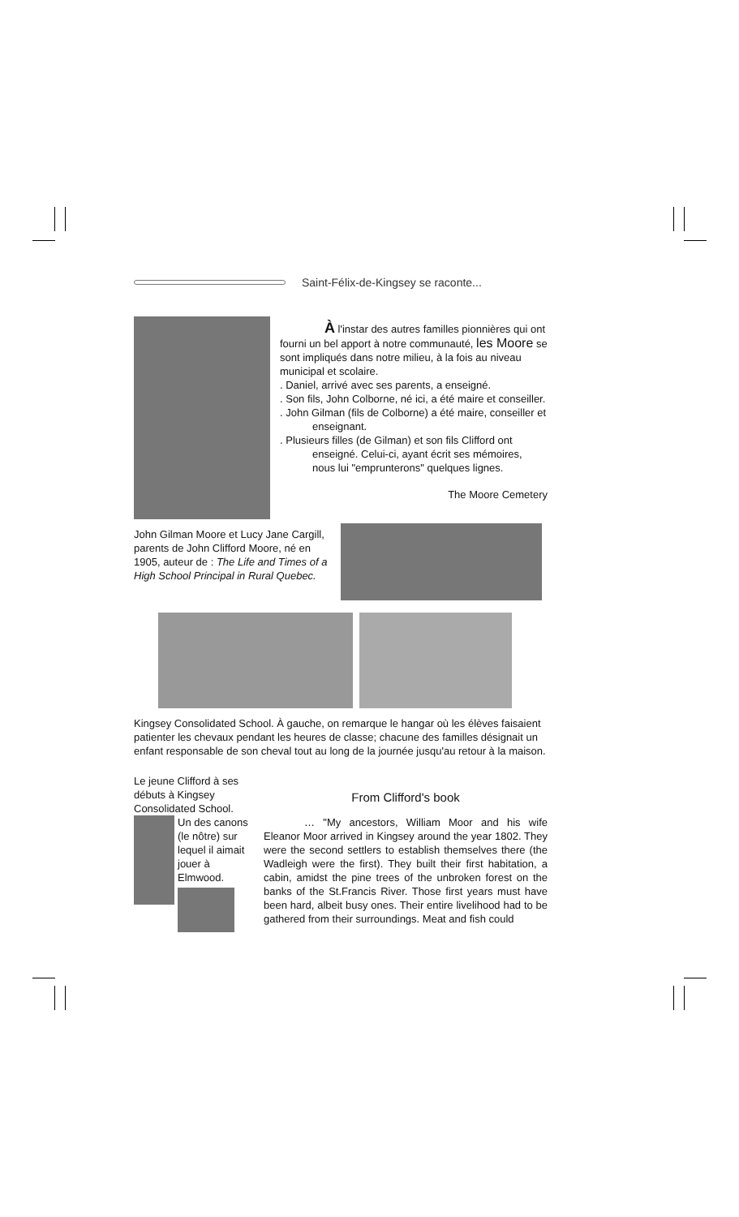Saint-Félix-de-Kingsey se raconte...
À l'instar des autres familles pionnières qui ont fourni un bel apport à notre communauté, les Moore se sont impliqués dans notre milieu, à la fois au niveau municipal et scolaire.
. Daniel, arrivé avec ses parents, a enseigné.
. Son fils, John Colborne, né ici, a été maire et conseiller.
. John Gilman (fils de Colborne) a été maire, conseiller et enseignant.
. Plusieurs filles (de Gilman) et son fils Clifford ont enseigné. Celui-ci, ayant écrit ses mémoires, nous lui "emprunterons" quelques lignes.
The Moore Cemetery
John Gilman Moore et Lucy Jane Cargill, parents de John Clifford Moore, né en 1905, auteur de : The Life and Times of a High School Principal in Rural Quebec.
Kingsey Consolidated School. À gauche, on remarque le hangar où les élèves faisaient patienter les chevaux pendant les heures de classe; chacune des familles désignait un enfant responsable de son cheval tout au long de la journée jusqu'au retour à la maison.
Le jeune Clifford à ses débuts à Kingsey Consolidated School.
Un des canons (le nôtre) sur lequel il aimait jouer à Elmwood.
From Clifford's book
… "My ancestors, William Moor and his wife Eleanor Moor arrived in Kingsey around the year 1802. They were the second settlers to establish themselves there (the Wadleigh were the first). They built their first habitation, a cabin, amidst the pine trees of the unbroken forest on the banks of the St.Francis River. Those first years must have been hard, albeit busy ones. Their entire livelihood had to be gathered from their surroundings. Meat and fish could